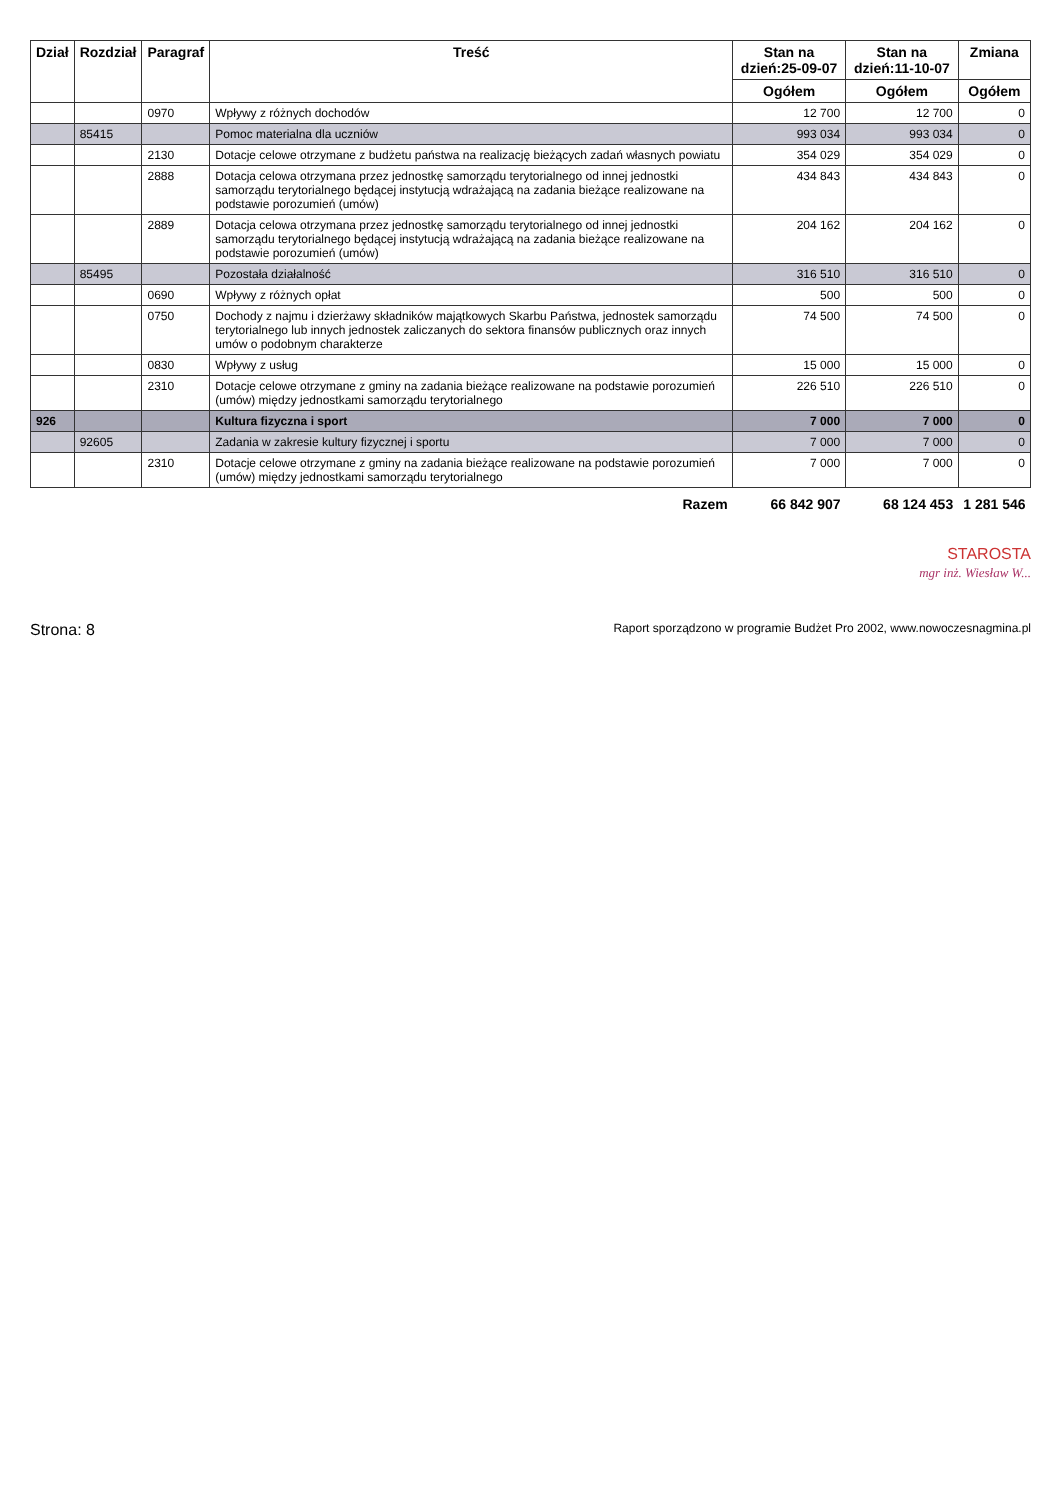| Dział | Rozdział | Paragraf | Treść | Stan na dzień:25-09-07 | Stan na dzień:11-10-07 | Zmiana |
| --- | --- | --- | --- | --- | --- | --- |
| | | | | Ogółem | Ogółem | Ogółem |
| | | 0970 | Wpływy z różnych dochodów | 12 700 | 12 700 | 0 |
| | 85415 | | Pomoc materialna dla uczniów | 993 034 | 993 034 | 0 |
| | | 2130 | Dotacje celowe otrzymane z budżetu państwa na realizację bieżących zadań własnych powiatu | 354 029 | 354 029 | 0 |
| | | 2888 | Dotacja celowa otrzymana przez jednostkę samorządu terytorialnego od innej jednostki samorządu terytorialnego będącej instytucją wdrażającą na zadania bieżące realizowane na podstawie porozumień (umów) | 434 843 | 434 843 | 0 |
| | | 2889 | Dotacja celowa otrzymana przez jednostkę samorządu terytorialnego od innej jednostki samorządu terytorialnego będącej instytucją wdrażającą na zadania bieżące realizowane na podstawie porozumień (umów) | 204 162 | 204 162 | 0 |
| | 85495 | | Pozostała działalność | 316 510 | 316 510 | 0 |
| | | 0690 | Wpływy z różnych opłat | 500 | 500 | 0 |
| | | 0750 | Dochody z najmu i dzierżawy składników majątkowych Skarbu Państwa, jednostek samorządu terytorialnego lub innych jednostek zaliczanych do sektora finansów publicznych oraz innych umów o podobnym charakterze | 74 500 | 74 500 | 0 |
| | | 0830 | Wpływy z usług | 15 000 | 15 000 | 0 |
| | | 2310 | Dotacje celowe otrzymane z gminy na zadania bieżące realizowane na podstawie porozumień (umów) między jednostkami samorządu terytorialnego | 226 510 | 226 510 | 0 |
| 926 | | | Kultura fizyczna i sport | 7 000 | 7 000 | 0 |
| | 92605 | | Zadania w zakresie kultury fizycznej i sportu | 7 000 | 7 000 | 0 |
| | | 2310 | Dotacje celowe otrzymane z gminy na zadania bieżące realizowane na podstawie porozumień (umów) między jednostkami samorządu terytorialnego | 7 000 | 7 000 | 0 |
| | | | Razem | 66 842 907 | 68 124 453 | 1 281 546 |
STAROSTA
mgr inż. Wiesław W...
Strona: 8 Raport sporządzono w programie Budżet Pro 2002, www.nowoczesnagmina.pl